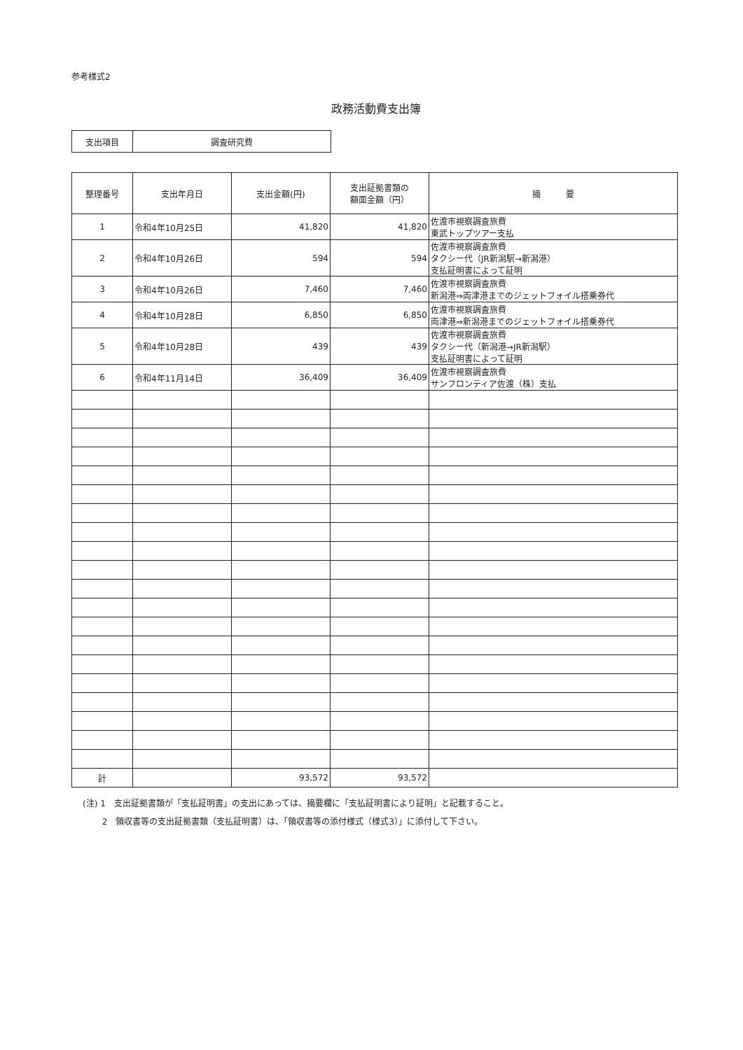参考様式2
政務活動費支出簿
| 支出項目 | 調査研究費 |
| 整理番号 | 支出年月日 | 支出金額(円) | 支出証拠書類の 額面金額（円） | 摘 要 |
| --- | --- | --- | --- | --- |
| 1 | 令和4年10月25日 | 41,820 | 41,820 | 佐渡市視察調査旅費 東武トップツアー支払 |
| 2 | 令和4年10月26日 | 594 | 594 | 佐渡市視察調査旅費 タクシー代（JR新潟駅→新潟港） 支払証明書によって証明 |
| 3 | 令和4年10月26日 | 7,460 | 7,460 | 佐渡市視察調査旅費 新潟港⇒両津港までのジェットフォイル搭乗券代 |
| 4 | 令和4年10月28日 | 6,850 | 6,850 | 佐渡市視察調査旅費 両津港⇒新潟港までのジェットフォイル搭乗券代 |
| 5 | 令和4年10月28日 | 439 | 439 | 佐渡市視察調査旅費 タクシー代（新潟港→JR新潟駅） 支払証明書によって証明 |
| 6 | 令和4年11月14日 | 36,409 | 36,409 | 佐渡市視察調査旅費 サンフロンティア佐渡（株）支払 |
| 計 | | 93,572 | 93,572 | |
(注) 1　支出証拠書類が「支払証明書」の支出にあっては、摘要欄に「支払証明書により証明」と記載すること。
　　 2　領収書等の支出証拠書類（支払証明書）は、「領収書等の添付様式（様式3）」に添付して下さい。